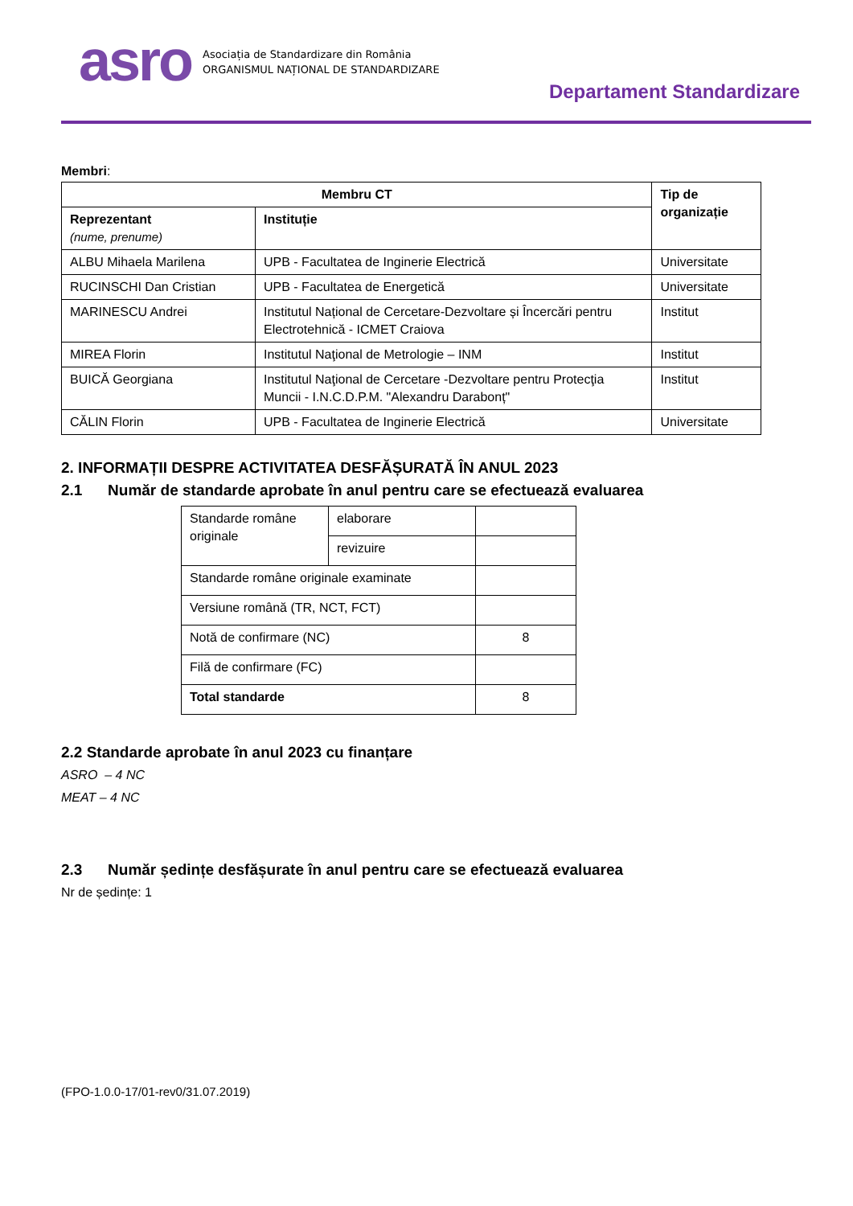asro
Asociația de Standardizare din România
ORGANISMUL NAȚIONAL DE STANDARDIZARE
Departament Standardizare
Membri:
| Membru CT | | Tip de organizație |
| --- | --- | --- |
| Reprezentant (nume, prenume) | Instituție | |
| ALBU Mihaela Marilena | UPB - Facultatea de Inginerie Electrică | Universitate |
| RUCINSCHI Dan Cristian | UPB - Facultatea de Energetică | Universitate |
| MARINESCU Andrei | Institutul Național de Cercetare-Dezvoltare și Încercări pentru Electrotehnică - ICMET Craiova | Institut |
| MIREA Florin | Institutul Naţional de Metrologie – INM | Institut |
| BUICĂ Georgiana | Institutul Naţional de Cercetare -Dezvoltare pentru Protecţia Muncii - I.N.C.D.P.M. "Alexandru Darabonț" | Institut |
| CĂLIN Florin | UPB - Facultatea de Inginerie Electrică | Universitate |
2. INFORMAȚII DESPRE ACTIVITATEA DESFĂȘURATĂ ÎN ANUL 2023
2.1 Număr de standarde aprobate în anul pentru care se efectuează evaluarea
| Standarde române originale | elaborare | |
| | revizuire | |
| Standarde române originale examinate | | |
| Versiune română (TR, NCT, FCT) | | |
| Notă de confirmare (NC) | | 8 |
| Filă de confirmare (FC) | | |
| Total standarde | | 8 |
2.2 Standarde aprobate în anul 2023 cu finanțare
ASRO – 4 NC
MEAT – 4 NC
2.3 Număr ședințe desfășurate în anul pentru care se efectuează evaluarea
Nr de ședințe: 1
(FPO-1.0.0-17/01-rev0/31.07.2019)